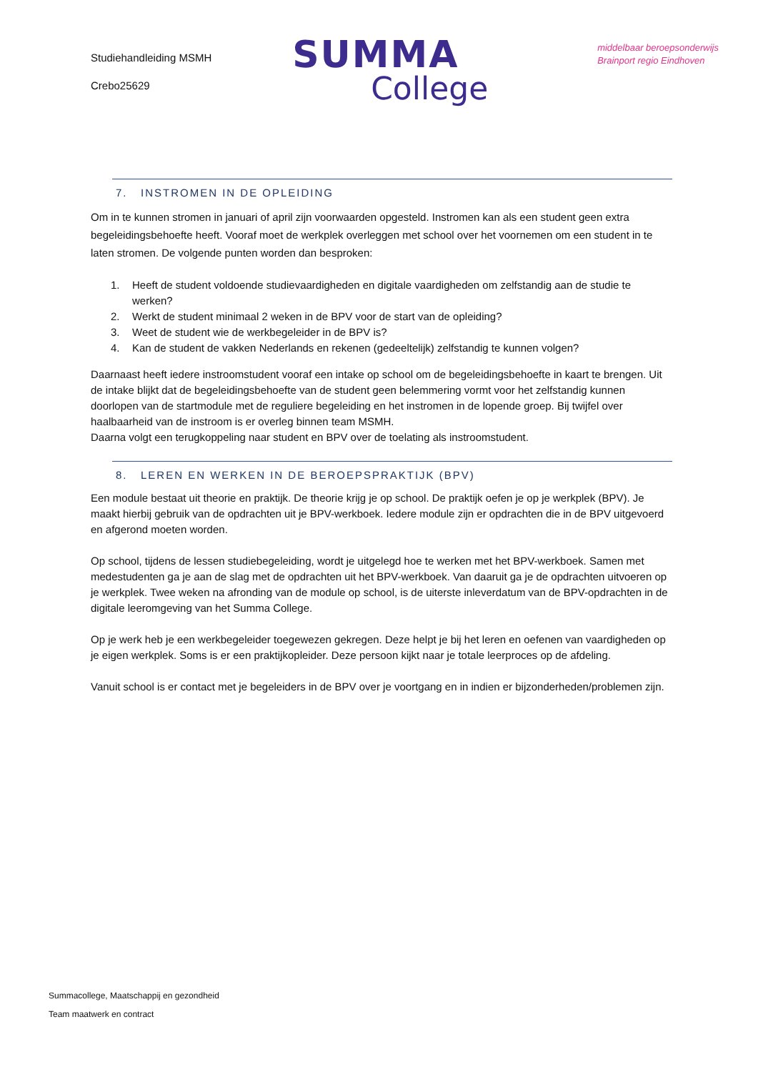Studiehandleiding MSMH
Crebo25629
SUMMA
College
middelbaar beroepsonderwijs
Brainport regio Eindhoven
7. INSTROMEN IN DE OPLEIDING
Om in te kunnen stromen in januari of april zijn voorwaarden opgesteld. Instromen kan als een student geen extra begeleidingsbehoefte heeft. Vooraf moet de werkplek overleggen met school over het voornemen om een student in te laten stromen. De volgende punten worden dan besproken:
1. Heeft de student voldoende studievaardigheden en digitale vaardigheden om zelfstandig aan de studie te werken?
2. Werkt de student minimaal 2 weken in de BPV voor de start van de opleiding?
3. Weet de student wie de werkbegeleider in de BPV is?
4. Kan de student de vakken Nederlands en rekenen (gedeeltelijk) zelfstandig te kunnen volgen?
Daarnaast heeft iedere instroomstudent vooraf een intake op school om de begeleidingsbehoefte in kaart te brengen. Uit de intake blijkt dat de begeleidingsbehoefte van de student geen belemmering vormt voor het zelfstandig kunnen doorlopen van de startmodule met de reguliere begeleiding en het instromen in de lopende groep. Bij twijfel over haalbaarheid van de instroom is er overleg binnen team MSMH.
Daarna volgt een terugkoppeling naar student en BPV over de toelating als instroomstudent.
8. LEREN EN WERKEN IN DE BEROEPSPRAKTIJK (BPV)
Een module bestaat uit theorie en praktijk. De theorie krijg je op school. De praktijk oefen je op je werkplek (BPV). Je maakt hierbij gebruik van de opdrachten uit je BPV-werkboek. Iedere module zijn er opdrachten die in de BPV uitgevoerd en afgerond moeten worden.
Op school, tijdens de lessen studiebegeleiding, wordt je uitgelegd hoe te werken met het BPV-werkboek. Samen met medestudenten ga je aan de slag met de opdrachten uit het BPV-werkboek. Van daaruit ga je de opdrachten uitvoeren op je werkplek. Twee weken na afronding van de module op school, is de uiterste inleverdatum van de BPV-opdrachten in de digitale leeromgeving van het Summa College.
Op je werk heb je een werkbegeleider toegewezen gekregen. Deze helpt je bij het leren en oefenen van vaardigheden op je eigen werkplek. Soms is er een praktijkopleider. Deze persoon kijkt naar je totale leerproces op de afdeling.
Vanuit school is er contact met je begeleiders in de BPV over je voortgang en in indien er bijzonderheden/problemen zijn.
Summacollege, Maatschappij en gezondheid
Team maatwerk en contract